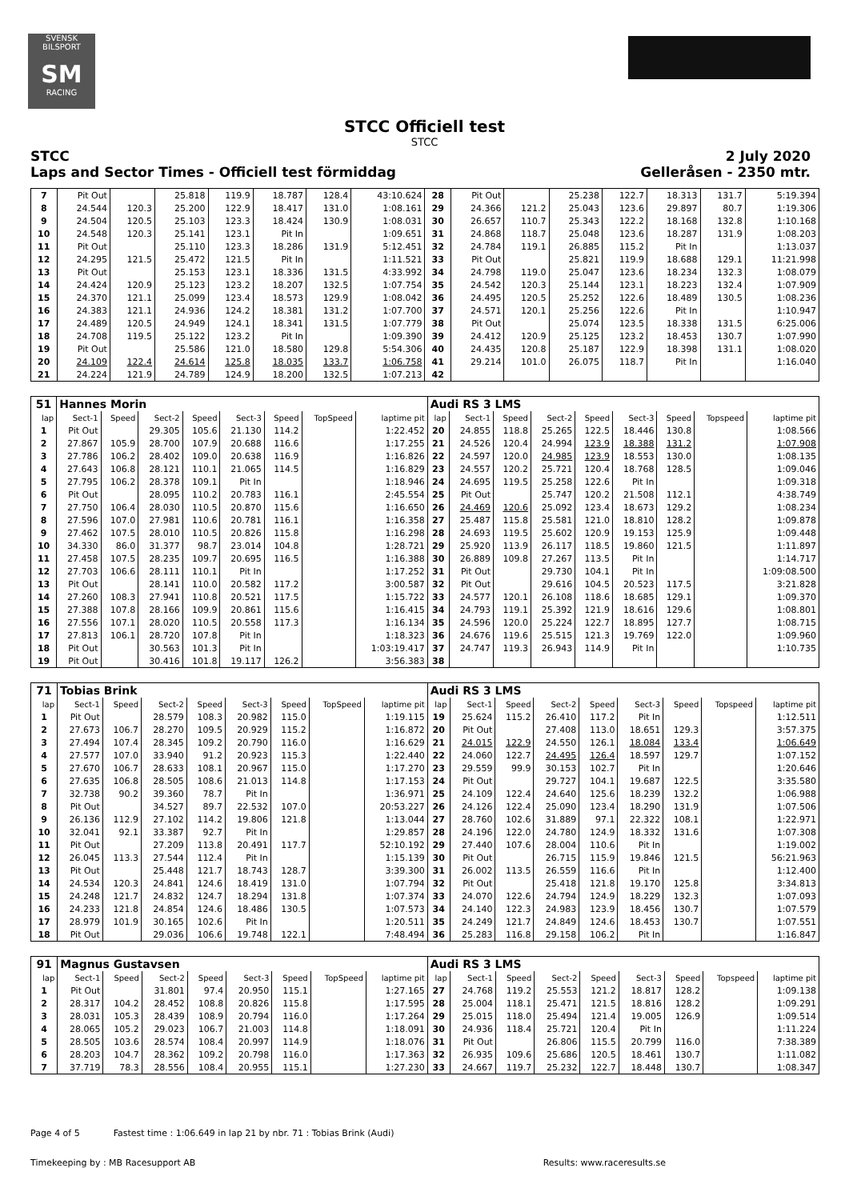SVENSK BILSPORT
SM
RACING
STCC Officiell test
STCC
STCC 2 July 2020
Laps and Sector Times - Officiell test förmiddag Gelleråsen - 2350 mtr.
| 7 | Pit Out | | 25.818 | 119.9 | 18.787 | 128.4 | 43:10.624 | 28 | Pit Out | | 25.238 | 122.7 | 18.313 | 131.7 | 5:19.394 |
| 8 | 24.544 | 120.3 | 25.200 | 122.9 | 18.417 | 131.0 | 1:08.161 | 29 | 24.366 | 121.2 | 25.043 | 123.6 | 29.897 | 80.7 | 1:19.306 |
| 9 | 24.504 | 120.5 | 25.103 | 123.3 | 18.424 | 130.9 | 1:08.031 | 30 | 26.657 | 110.7 | 25.343 | 122.2 | 18.168 | 132.8 | 1:10.168 |
| 10 | 24.548 | 120.3 | 25.141 | 123.1 | Pit In | | 1:09.651 | 31 | 24.868 | 118.7 | 25.048 | 123.6 | 18.287 | 131.9 | 1:08.203 |
| 11 | Pit Out | | 25.110 | 123.3 | 18.286 | 131.9 | 5:12.451 | 32 | 24.784 | 119.1 | 26.885 | 115.2 | Pit In | | 1:13.037 |
| 12 | 24.295 | 121.5 | 25.472 | 121.5 | Pit In | | 1:11.521 | 33 | Pit Out | | 25.821 | 119.9 | 18.688 | 129.1 | 11:21.998 |
| 13 | Pit Out | | 25.153 | 123.1 | 18.336 | 131.5 | 4:33.992 | 34 | 24.798 | 119.0 | 25.047 | 123.6 | 18.234 | 132.3 | 1:08.079 |
| 14 | 24.424 | 120.9 | 25.123 | 123.2 | 18.207 | 132.5 | 1:07.754 | 35 | 24.542 | 120.3 | 25.144 | 123.1 | 18.223 | 132.4 | 1:07.909 |
| 15 | 24.370 | 121.1 | 25.099 | 123.4 | 18.573 | 129.9 | 1:08.042 | 36 | 24.495 | 120.5 | 25.252 | 122.6 | 18.489 | 130.5 | 1:08.236 |
| 16 | 24.383 | 121.1 | 24.936 | 124.2 | 18.381 | 131.2 | 1:07.700 | 37 | 24.571 | 120.1 | 25.256 | 122.6 | Pit In | | 1:10.947 |
| 17 | 24.489 | 120.5 | 24.949 | 124.1 | 18.341 | 131.5 | 1:07.779 | 38 | Pit Out | | 25.074 | 123.5 | 18.338 | 131.5 | 6:25.006 |
| 18 | 24.708 | 119.5 | 25.122 | 123.2 | Pit In | | 1:09.390 | 39 | 24.412 | 120.9 | 25.125 | 123.2 | 18.453 | 130.7 | 1:07.990 |
| 19 | Pit Out | | 25.586 | 121.0 | 18.580 | 129.8 | 5:54.306 | 40 | 24.435 | 120.8 | 25.187 | 122.9 | 18.398 | 131.1 | 1:08.020 |
| 20 | 24.109 | 122.4 | 24.614 | 125.8 | 18.035 | 133.7 | 1:06.758 | 41 | 29.214 | 101.0 | 26.075 | 118.7 | Pit In | | 1:16.040 |
| 21 | 24.224 | 121.9 | 24.789 | 124.9 | 18.200 | 132.5 | 1:07.213 | 42 | | | | | | | |
| 51 | Hannes Morin | | | | | | | | Audi RS 3 LMS | | | | | | | | |
| lap | Sect-1 | Speed | Sect-2 | Speed | Sect-3 | Speed | TopSpeed | laptime pit | lap | Sect-1 | Speed | Sect-2 | Speed | Sect-3 | Speed | Topspeed | laptime pit |
| 1 | Pit Out | | 29.305 | 105.6 | 21.130 | 114.2 | | 1:22.452 | 20 | 24.855 | 118.8 | 25.265 | 122.5 | 18.446 | 130.8 | | 1:08.566 |
| 2 | 27.867 | 105.9 | 28.700 | 107.9 | 20.688 | 116.6 | | 1:17.255 | 21 | 24.526 | 120.4 | 24.994 | 123.9 | 18.388 | 131.2 | | 1:07.908 |
| 3 | 27.786 | 106.2 | 28.402 | 109.0 | 20.638 | 116.9 | | 1:16.826 | 22 | 24.597 | 120.0 | 24.985 | 123.9 | 18.553 | 130.0 | | 1:08.135 |
| 4 | 27.643 | 106.8 | 28.121 | 110.1 | 21.065 | 114.5 | | 1:16.829 | 23 | 24.557 | 120.2 | 25.721 | 120.4 | 18.768 | 128.5 | | 1:09.046 |
| 5 | 27.795 | 106.2 | 28.378 | 109.1 | Pit In | | | 1:18.946 | 24 | 24.695 | 119.5 | 25.258 | 122.6 | Pit In | | | 1:09.318 |
| 6 | Pit Out | | 28.095 | 110.2 | 20.783 | 116.1 | | 2:45.554 | 25 | Pit Out | | 25.747 | 120.2 | 21.508 | 112.1 | | 4:38.749 |
| 7 | 27.750 | 106.4 | 28.030 | 110.5 | 20.870 | 115.6 | | 1:16.650 | 26 | 24.469 | 120.6 | 25.092 | 123.4 | 18.673 | 129.2 | | 1:08.234 |
| 8 | 27.596 | 107.0 | 27.981 | 110.6 | 20.781 | 116.1 | | 1:16.358 | 27 | 25.487 | 115.8 | 25.581 | 121.0 | 18.810 | 128.2 | | 1:09.878 |
| 9 | 27.462 | 107.5 | 28.010 | 110.5 | 20.826 | 115.8 | | 1:16.298 | 28 | 24.693 | 119.5 | 25.602 | 120.9 | 19.153 | 125.9 | | 1:09.448 |
| 10 | 34.330 | 86.0 | 31.377 | 98.7 | 23.014 | 104.8 | | 1:28.721 | 29 | 25.920 | 113.9 | 26.117 | 118.5 | 19.860 | 121.5 | | 1:11.897 |
| 11 | 27.458 | 107.5 | 28.235 | 109.7 | 20.695 | 116.5 | | 1:16.388 | 30 | 26.889 | 109.8 | 27.267 | 113.5 | Pit In | | | 1:14.717 |
| 12 | 27.703 | 106.6 | 28.111 | 110.1 | Pit In | | | 1:17.252 | 31 | Pit Out | | 29.730 | 104.1 | Pit In | | | 1:09:08.500 |
| 13 | Pit Out | | 28.141 | 110.0 | 20.582 | 117.2 | | 3:00.587 | 32 | Pit Out | | 29.616 | 104.5 | 20.523 | 117.5 | | 3:21.828 |
| 14 | 27.260 | 108.3 | 27.941 | 110.8 | 20.521 | 117.5 | | 1:15.722 | 33 | 24.577 | 120.1 | 26.108 | 118.6 | 18.685 | 129.1 | | 1:09.370 |
| 15 | 27.388 | 107.8 | 28.166 | 109.9 | 20.861 | 115.6 | | 1:16.415 | 34 | 24.793 | 119.1 | 25.392 | 121.9 | 18.616 | 129.6 | | 1:08.801 |
| 16 | 27.556 | 107.1 | 28.020 | 110.5 | 20.558 | 117.3 | | 1:16.134 | 35 | 24.596 | 120.0 | 25.224 | 122.7 | 18.895 | 127.7 | | 1:08.715 |
| 17 | 27.813 | 106.1 | 28.720 | 107.8 | Pit In | | | 1:18.323 | 36 | 24.676 | 119.6 | 25.515 | 121.3 | 19.769 | 122.0 | | 1:09.960 |
| 18 | Pit Out | | 30.563 | 101.3 | Pit In | | | 1:03:19.417 | 37 | 24.747 | 119.3 | 26.943 | 114.9 | Pit In | | | 1:10.735 |
| 19 | Pit Out | | 30.416 | 101.8 | 19.117 | 126.2 | | 3:56.383 | 38 | | | | | | | | |
| 71 | Tobias Brink | | | | | | | | Audi RS 3 LMS | | | | | | | | |
| lap | Sect-1 | Speed | Sect-2 | Speed | Sect-3 | Speed | TopSpeed | laptime pit | lap | Sect-1 | Speed | Sect-2 | Speed | Sect-3 | Speed | Topspeed | laptime pit |
| 1 | Pit Out | | 28.579 | 108.3 | 20.982 | 115.0 | | 1:19.115 | 19 | 25.624 | 115.2 | 26.410 | 117.2 | Pit In | | | 1:12.511 |
| 2 | 27.673 | 106.7 | 28.270 | 109.5 | 20.929 | 115.2 | | 1:16.872 | 20 | Pit Out | | 27.408 | 113.0 | 18.651 | 129.3 | | 3:57.375 |
| 3 | 27.494 | 107.4 | 28.345 | 109.2 | 20.790 | 116.0 | | 1:16.629 | 21 | 24.015 | 122.9 | 24.550 | 126.1 | 18.084 | 133.4 | | 1:06.649 |
| 4 | 27.577 | 107.0 | 33.940 | 91.2 | 20.923 | 115.3 | | 1:22.440 | 22 | 24.060 | 122.7 | 24.495 | 126.4 | 18.597 | 129.7 | | 1:07.152 |
| 5 | 27.670 | 106.7 | 28.633 | 108.1 | 20.967 | 115.0 | | 1:17.270 | 23 | 29.559 | 99.9 | 30.153 | 102.7 | Pit In | | | 1:20.646 |
| 6 | 27.635 | 106.8 | 28.505 | 108.6 | 21.013 | 114.8 | | 1:17.153 | 24 | Pit Out | | 29.727 | 104.1 | 19.687 | 122.5 | | 3:35.580 |
| 7 | 32.738 | 90.2 | 39.360 | 78.7 | Pit In | | | 1:36.971 | 25 | 24.109 | 122.4 | 24.640 | 125.6 | 18.239 | 132.2 | | 1:06.988 |
| 8 | Pit Out | | 34.527 | 89.7 | 22.532 | 107.0 | | 20:53.227 | 26 | 24.126 | 122.4 | 25.090 | 123.4 | 18.290 | 131.9 | | 1:07.506 |
| 9 | 26.136 | 112.9 | 27.102 | 114.2 | 19.806 | 121.8 | | 1:13.044 | 27 | 28.760 | 102.6 | 31.889 | 97.1 | 22.322 | 108.1 | | 1:22.971 |
| 10 | 32.041 | 92.1 | 33.387 | 92.7 | Pit In | | | 1:29.857 | 28 | 24.196 | 122.0 | 24.780 | 124.9 | 18.332 | 131.6 | | 1:07.308 |
| 11 | Pit Out | | 27.209 | 113.8 | 20.491 | 117.7 | | 52:10.192 | 29 | 27.440 | 107.6 | 28.004 | 110.6 | Pit In | | | 1:19.002 |
| 12 | 26.045 | 113.3 | 27.544 | 112.4 | Pit In | | | 1:15.139 | 30 | Pit Out | | 26.715 | 115.9 | 19.846 | 121.5 | | 56:21.963 |
| 13 | Pit Out | | 25.448 | 121.7 | 18.743 | 128.7 | | 3:39.300 | 31 | 26.002 | 113.5 | 26.559 | 116.6 | Pit In | | | 1:12.400 |
| 14 | 24.534 | 120.3 | 24.841 | 124.6 | 18.419 | 131.0 | | 1:07.794 | 32 | Pit Out | | 25.418 | 121.8 | 19.170 | 125.8 | | 3:34.813 |
| 15 | 24.248 | 121.7 | 24.832 | 124.7 | 18.294 | 131.8 | | 1:07.374 | 33 | 24.070 | 122.6 | 24.794 | 124.9 | 18.229 | 132.3 | | 1:07.093 |
| 16 | 24.233 | 121.8 | 24.854 | 124.6 | 18.486 | 130.5 | | 1:07.573 | 34 | 24.140 | 122.3 | 24.983 | 123.9 | 18.456 | 130.7 | | 1:07.579 |
| 17 | 28.979 | 101.9 | 30.165 | 102.6 | Pit In | | | 1:20.511 | 35 | 24.249 | 121.7 | 24.849 | 124.6 | 18.453 | 130.7 | | 1:07.551 |
| 18 | Pit Out | | 29.036 | 106.6 | 19.748 | 122.1 | | 7:48.494 | 36 | 25.283 | 116.8 | 29.158 | 106.2 | Pit In | | | 1:16.847 |
| 91 | Magnus Gustavsen | | | | | | | | Audi RS 3 LMS | | | | | | | | |
| lap | Sect-1 | Speed | Sect-2 | Speed | Sect-3 | Speed | TopSpeed | laptime pit | lap | Sect-1 | Speed | Sect-2 | Speed | Sect-3 | Speed | Topspeed | laptime pit |
| 1 | Pit Out | | 31.801 | 97.4 | 20.950 | 115.1 | | 1:27.165 | 27 | 24.768 | 119.2 | 25.553 | 121.2 | 18.817 | 128.2 | | 1:09.138 |
| 2 | 28.317 | 104.2 | 28.452 | 108.8 | 20.826 | 115.8 | | 1:17.595 | 28 | 25.004 | 118.1 | 25.471 | 121.5 | 18.816 | 128.2 | | 1:09.291 |
| 3 | 28.031 | 105.3 | 28.439 | 108.9 | 20.794 | 116.0 | | 1:17.264 | 29 | 25.015 | 118.0 | 25.494 | 121.4 | 19.005 | 126.9 | | 1:09.514 |
| 4 | 28.065 | 105.2 | 29.023 | 106.7 | 21.003 | 114.8 | | 1:18.091 | 30 | 24.936 | 118.4 | 25.721 | 120.4 | Pit In | | | 1:11.224 |
| 5 | 28.505 | 103.6 | 28.574 | 108.4 | 20.997 | 114.9 | | 1:18.076 | 31 | Pit Out | | 26.806 | 115.5 | 20.799 | 116.0 | | 7:38.389 |
| 6 | 28.203 | 104.7 | 28.362 | 109.2 | 20.798 | 116.0 | | 1:17.363 | 32 | 26.935 | 109.6 | 25.686 | 120.5 | 18.461 | 130.7 | | 1:11.082 |
| 7 | 37.719 | 78.3 | 28.556 | 108.4 | 20.955 | 115.1 | | 1:27.230 | 33 | 24.667 | 119.7 | 25.232 | 122.7 | 18.448 | 130.7 | | 1:08.347 |
Page 4 of 5 Fastest time : 1:06.649 in lap 21 by nbr. 71 : Tobias Brink (Audi)
Timekeeping by : MB Racesupport AB Results: www.raceresults.se